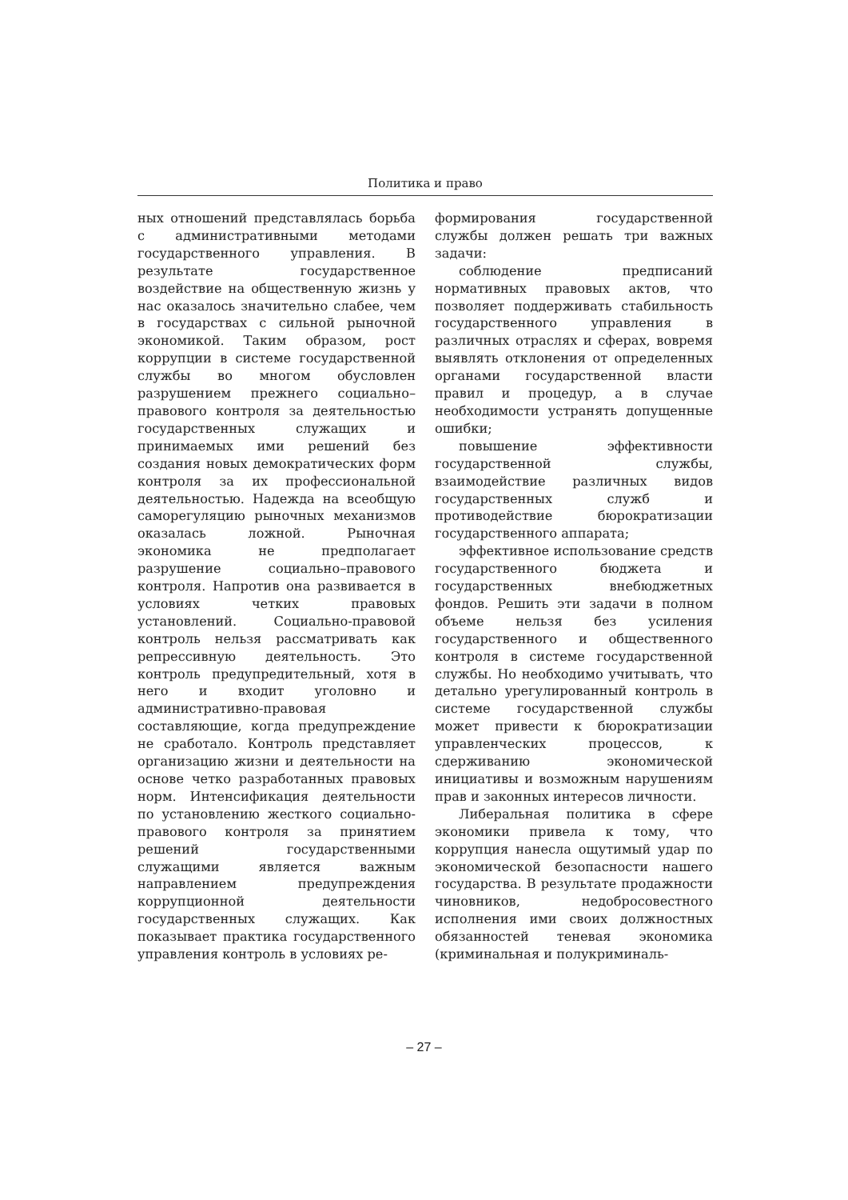Политика и право
ных отношений представлялась борьба с административными методами государственного управления. В результате государственное воздействие на общественную жизнь у нас оказалось значительно слабее, чем в государствах с сильной рыночной экономикой. Таким образом, рост коррупции в системе государственной службы во многом обусловлен разрушением прежнего социально–правового контроля за деятельностью государственных служащих и принимаемых ими решений без создания новых демократических форм контроля за их профессиональной деятельностью. Надежда на всеобщую саморегуляцию рыночных механизмов оказалась ложной. Рыночная экономика не предполагает разрушение социально–правового контроля. Напротив она развивается в условиях четких правовых установлений. Социально-правовой контроль нельзя рассматривать как репрессивную деятельность. Это контроль предупредительный, хотя в него и входит уголовно и административно-правовая составляющие, когда предупреждение не сработало. Контроль представляет организацию жизни и деятельности на основе четко разработанных правовых норм. Интенсификация деятельности по установлению жесткого социально-правового контроля за принятием решений государственными служащими является важным направлением предупреждения коррупционной деятельности государственных служащих. Как показывает практика государственного управления контроль в условиях ре-
формирования государственной службы должен решать три важных задачи:
соблюдение предписаний нормативных правовых актов, что позволяет поддерживать стабильность государственного управления в различных отраслях и сферах, вовремя выявлять отклонения от определенных органами государственной власти правил и процедур, а в случае необходимости устранять допущенные ошибки;
повышение эффективности государственной службы, взаимодействие различных видов государственных служб и противодействие бюрократизации государственного аппарата;
эффективное использование средств государственного бюджета и государственных внебюджетных фондов. Решить эти задачи в полном объеме нельзя без усиления государственного и общественного контроля в системе государственной службы. Но необходимо учитывать, что детально урегулированный контроль в системе государственной службы может привести к бюрократизации управленческих процессов, к сдерживанию экономической инициативы и возможным нарушениям прав и законных интересов личности.
Либеральная политика в сфере экономики привела к тому, что коррупция нанесла ощутимый удар по экономической безопасности нашего государства. В результате продажности чиновников, недобросовестного исполнения ими своих должностных обязанностей теневая экономика (криминальная и полукриминаль-
– 27 –